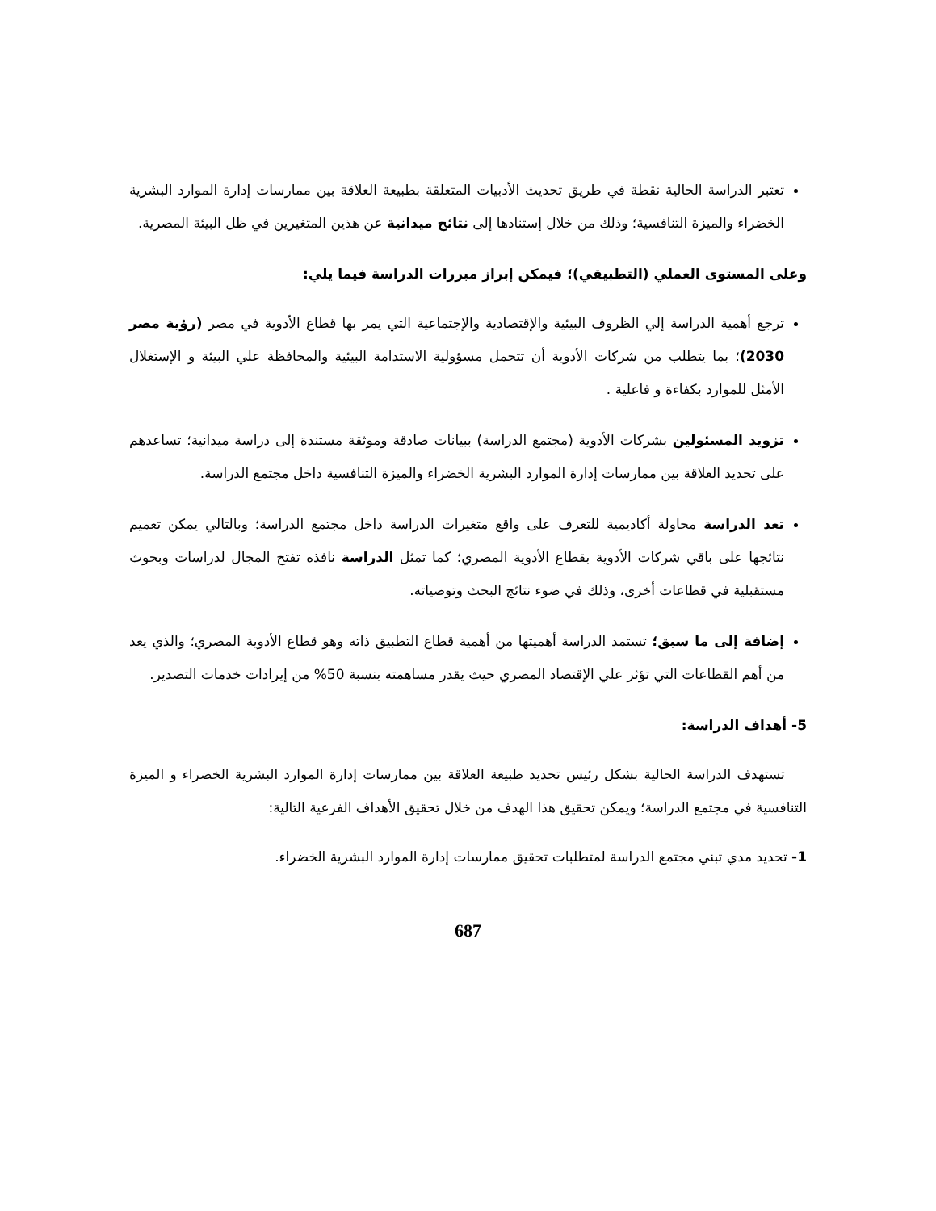تعتبر الدراسة الحالية نقطة في طريق تحديث الأدبيات المتعلقة بطبيعة العلاقة بين ممارسات إدارة الموارد البشرية الخضراء والميزة التنافسية؛ وذلك من خلال إستنادها إلى نتائج ميدانية عن هذين المتغيرين في ظل البيئة المصرية.
وعلى المستوى العملي (التطبيقي)؛ فيمكن إبراز مبررات الدراسة فيما يلي:
ترجع أهمية الدراسة إلي الظروف البيئية والإقتصادية والإجتماعية التي يمر بها قطاع الأدوية في مصر (رؤية مصر 2030)؛ بما يتطلب من شركات الأدوية أن تتحمل مسؤولية الاستدامة البيئية والمحافظة علي البيئة و الإستغلال الأمثل للموارد بكفاءة و فاعلية .
تزويد المسئولين بشركات الأدوية (مجتمع الدراسة) ببيانات صادقة وموثقة مستندة إلى دراسة ميدانية؛ تساعدهم على تحديد العلاقة بين ممارسات إدارة الموارد البشرية الخضراء والميزة التنافسية داخل مجتمع الدراسة.
تعد الدراسة محاولة أكاديمية للتعرف على واقع متغيرات الدراسة داخل مجتمع الدراسة؛ وبالتالي يمكن تعميم نتائجها على باقي شركات الأدوية بقطاع الأدوية المصري؛ كما تمثل الدراسة نافذه تفتح المجال لدراسات وبحوث مستقبلية في قطاعات أخرى، وذلك في ضوء نتائج البحث وتوصياته.
إضافة إلى ما سبق؛ تستمد الدراسة أهميتها من أهمية قطاع التطبيق ذاته وهو قطاع الأدوية المصري؛ والذي يعد من أهم القطاعات التي تؤثر علي الإقتصاد المصري حيث يقدر مساهمته بنسبة 50% من إيرادات خدمات التصدير.
5- أهداف الدراسة:
تستهدف الدراسة الحالية بشكل رئيس تحديد طبيعة العلاقة بين ممارسات إدارة الموارد البشرية الخضراء و الميزة التنافسية في مجتمع الدراسة؛ ويمكن تحقيق هذا الهدف من خلال تحقيق الأهداف الفرعية التالية:
1- تحديد مدي تبني مجتمع الدراسة لمتطلبات تحقيق ممارسات إدارة الموارد البشرية الخضراء.
687